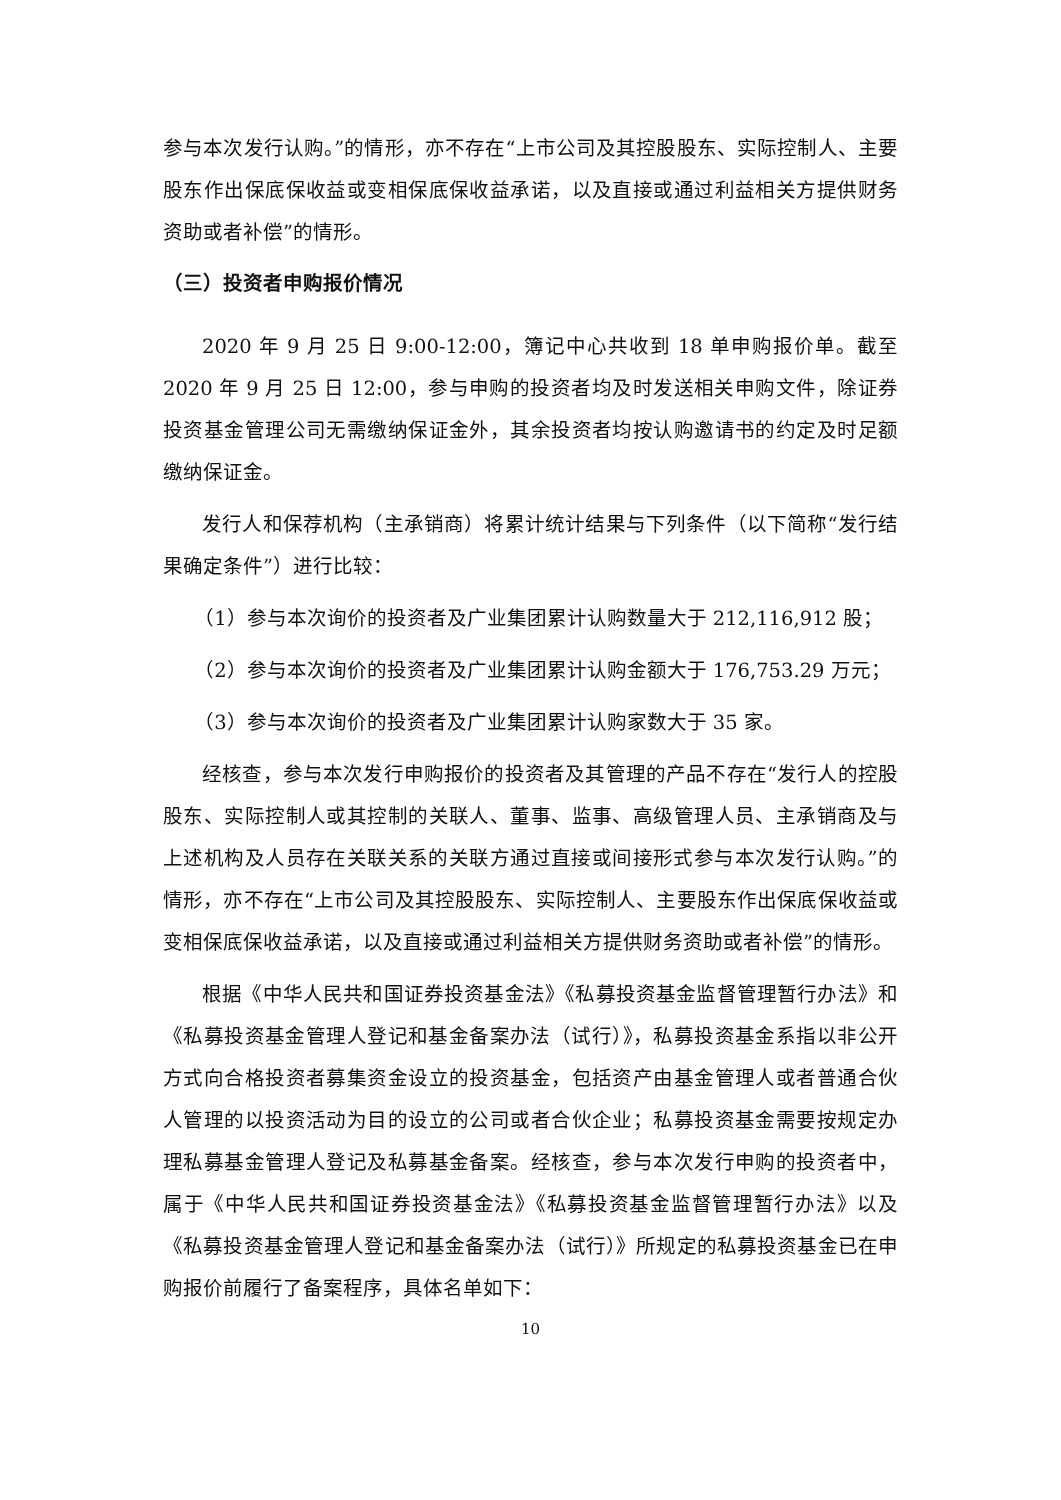参与本次发行认购。”的情形，亦不存在“上市公司及其控股股东、实际控制人、主要股东作出保底保收益或变相保底保收益承诺，以及直接或通过利益相关方提供财务资助或者补偿”的情形。
（三）投资者申购报价情况
2020 年 9 月 25 日 9:00-12:00，簿记中心共收到 18 单申购报价单。截至 2020 年 9 月 25 日 12:00，参与申购的投资者均及时发送相关申购文件，除证券投资基金管理公司无需缴纳保证金外，其余投资者均按认购邀请书的约定及时足额缴纳保证金。
发行人和保荐机构（主承销商）将累计统计结果与下列条件（以下简称“发行结果确定条件”）进行比较：
（1）参与本次询价的投资者及广业集团累计认购数量大于 212,116,912 股；
（2）参与本次询价的投资者及广业集团累计认购金额大于 176,753.29 万元；
（3）参与本次询价的投资者及广业集团累计认购家数大于 35 家。
经核查，参与本次发行申购报价的投资者及其管理的产品不存在“发行人的控股股东、实际控制人或其控制的关联人、董事、监事、高级管理人员、主承销商及与上述机构及人员存在关联关系的关联方通过直接或间接形式参与本次发行认购。”的情形，亦不存在“上市公司及其控股股东、实际控制人、主要股东作出保底保收益或变相保底保收益承诺，以及直接或通过利益相关方提供财务资助或者补偿”的情形。
根据《中华人民共和国证券投资基金法》《私募投资基金监督管理暂行办法》和《私募投资基金管理人登记和基金备案办法（试行）》，私募投资基金系指以非公开方式向合格投资者募集资金设立的投资基金，包括资产由基金管理人或者普通合伙人管理的以投资活动为目的设立的公司或者合伙企业；私募投资基金需要按规定办理私募基金管理人登记及私募基金备案。经核查，参与本次发行申购的投资者中，属于《中华人民共和国证券投资基金法》《私募投资基金监督管理暂行办法》以及《私募投资基金管理人登记和基金备案办法（试行）》所规定的私募投资基金已在申购报价前履行了备案程序，具体名单如下：
10